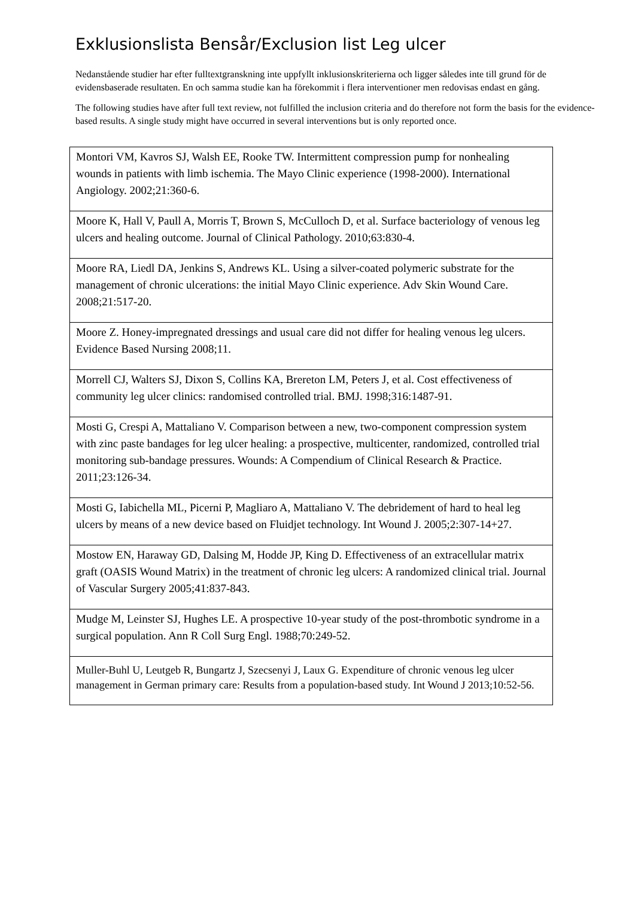Exklusionslista Bensår/Exclusion list Leg ulcer
Nedanstående studier har efter fulltextgranskning inte uppfyllt inklusionskriterierna och ligger således inte till grund för de evidensbaserade resultaten. En och samma studie kan ha förekommit i flera interventioner men redovisas endast en gång.
The following studies have after full text review, not fulfilled the inclusion criteria and do therefore not form the basis for the evidence-based results. A single study might have occurred in several interventions but is only reported once.
| Montori VM, Kavros SJ, Walsh EE, Rooke TW. Intermittent compression pump for nonhealing wounds in patients with limb ischemia. The Mayo Clinic experience (1998-2000). International Angiology. 2002;21:360-6. |
| Moore K, Hall V, Paull A, Morris T, Brown S, McCulloch D, et al. Surface bacteriology of venous leg ulcers and healing outcome. Journal of Clinical Pathology. 2010;63:830-4. |
| Moore RA, Liedl DA, Jenkins S, Andrews KL. Using a silver-coated polymeric substrate for the management of chronic ulcerations: the initial Mayo Clinic experience. Adv Skin Wound Care. 2008;21:517-20. |
| Moore Z. Honey-impregnated dressings and usual care did not differ for healing venous leg ulcers. Evidence Based Nursing 2008;11. |
| Morrell CJ, Walters SJ, Dixon S, Collins KA, Brereton LM, Peters J, et al. Cost effectiveness of community leg ulcer clinics: randomised controlled trial. BMJ. 1998;316:1487-91. |
| Mosti G, Crespi A, Mattaliano V. Comparison between a new, two-component compression system with zinc paste bandages for leg ulcer healing: a prospective, multicenter, randomized, controlled trial monitoring sub-bandage pressures. Wounds: A Compendium of Clinical Research & Practice. 2011;23:126-34. |
| Mosti G, Iabichella ML, Picerni P, Magliaro A, Mattaliano V. The debridement of hard to heal leg ulcers by means of a new device based on Fluidjet technology. Int Wound J. 2005;2:307-14+27. |
| Mostow EN, Haraway GD, Dalsing M, Hodde JP, King D. Effectiveness of an extracellular matrix graft (OASIS Wound Matrix) in the treatment of chronic leg ulcers: A randomized clinical trial. Journal of Vascular Surgery 2005;41:837-843. |
| Mudge M, Leinster SJ, Hughes LE. A prospective 10-year study of the post-thrombotic syndrome in a surgical population. Ann R Coll Surg Engl. 1988;70:249-52. |
| Muller-Buhl U, Leutgeb R, Bungartz J, Szecsenyi J, Laux G. Expenditure of chronic venous leg ulcer management in German primary care: Results from a population-based study. Int Wound J 2013;10:52-56. |